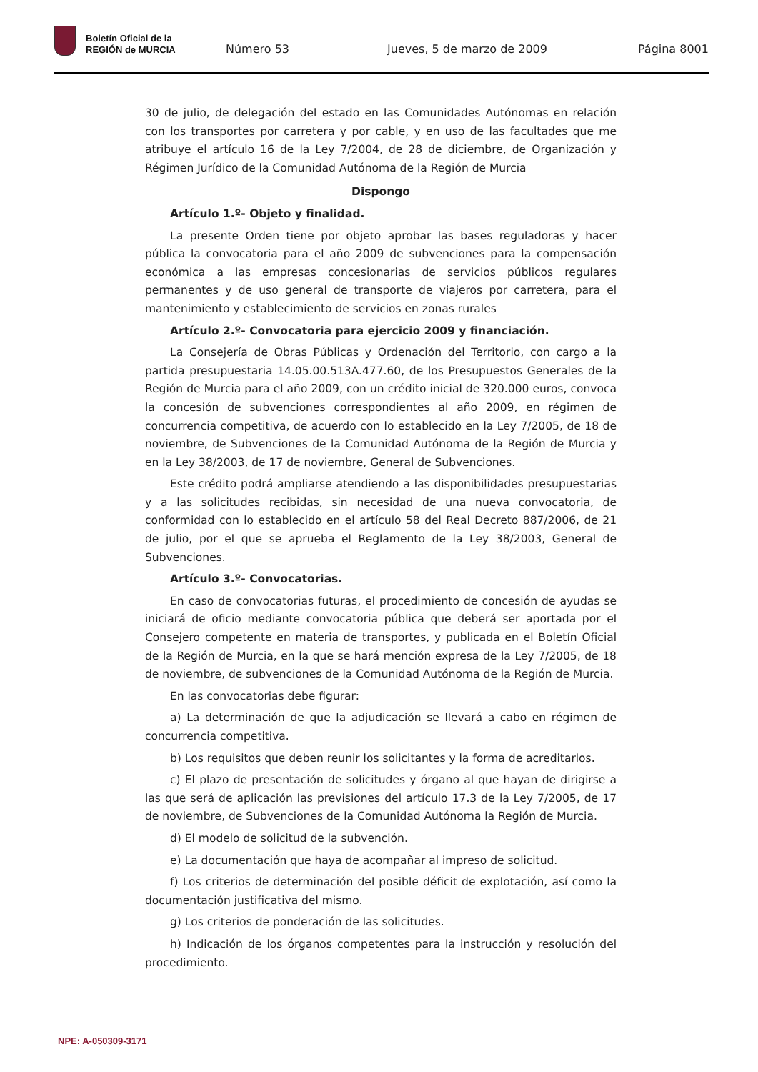Boletín Oficial de la
REGIÓN de MURCIA
Número 53 Jueves, 5 de marzo de 2009 Página 8001
30 de julio, de delegación del estado en las Comunidades Autónomas en relación con los transportes por carretera y por cable, y en uso de las facultades que me atribuye el artículo 16 de la Ley 7/2004, de 28 de diciembre, de Organización y Régimen Jurídico de la Comunidad Autónoma de la Región de Murcia
Dispongo
Artículo 1.º- Objeto y finalidad.
La presente Orden tiene por objeto aprobar las bases reguladoras y hacer pública la convocatoria para el año 2009 de subvenciones para la compensación económica a las empresas concesionarias de servicios públicos regulares permanentes y de uso general de transporte de viajeros por carretera, para el mantenimiento y establecimiento de servicios en zonas rurales
Artículo 2.º- Convocatoria para ejercicio 2009 y financiación.
La Consejería de Obras Públicas y Ordenación del Territorio, con cargo a la partida presupuestaria 14.05.00.513A.477.60, de los Presupuestos Generales de la Región de Murcia para el año 2009, con un crédito inicial de 320.000 euros, convoca la concesión de subvenciones correspondientes al año 2009, en régimen de concurrencia competitiva, de acuerdo con lo establecido en la Ley 7/2005, de 18 de noviembre, de Subvenciones de la Comunidad Autónoma de la Región de Murcia y en la Ley 38/2003, de 17 de noviembre, General de Subvenciones.
Este crédito podrá ampliarse atendiendo a las disponibilidades presupuestarias y a las solicitudes recibidas, sin necesidad de una nueva convocatoria, de conformidad con lo establecido en el artículo 58 del Real Decreto 887/2006, de 21 de julio, por el que se aprueba el Reglamento de la Ley 38/2003, General de Subvenciones.
Artículo 3.º- Convocatorias.
En caso de convocatorias futuras, el procedimiento de concesión de ayudas se iniciará de oficio mediante convocatoria pública que deberá ser aportada por el Consejero competente en materia de transportes, y publicada en el Boletín Oficial de la Región de Murcia, en la que se hará mención expresa de la Ley 7/2005, de 18 de noviembre, de subvenciones de la Comunidad Autónoma de la Región de Murcia.
En las convocatorias debe figurar:
a) La determinación de que la adjudicación se llevará a cabo en régimen de concurrencia competitiva.
b) Los requisitos que deben reunir los solicitantes y la forma de acreditarlos.
c) El plazo de presentación de solicitudes y órgano al que hayan de dirigirse a las que será de aplicación las previsiones del artículo 17.3 de la Ley 7/2005, de 17 de noviembre, de Subvenciones de la Comunidad Autónoma la Región de Murcia.
d) El modelo de solicitud de la subvención.
e) La documentación que haya de acompañar al impreso de solicitud.
f) Los criterios de determinación del posible déficit de explotación, así como la documentación justificativa del mismo.
g) Los criterios de ponderación de las solicitudes.
h) Indicación de los órganos competentes para la instrucción y resolución del procedimiento.
NPE: A-050309-3171